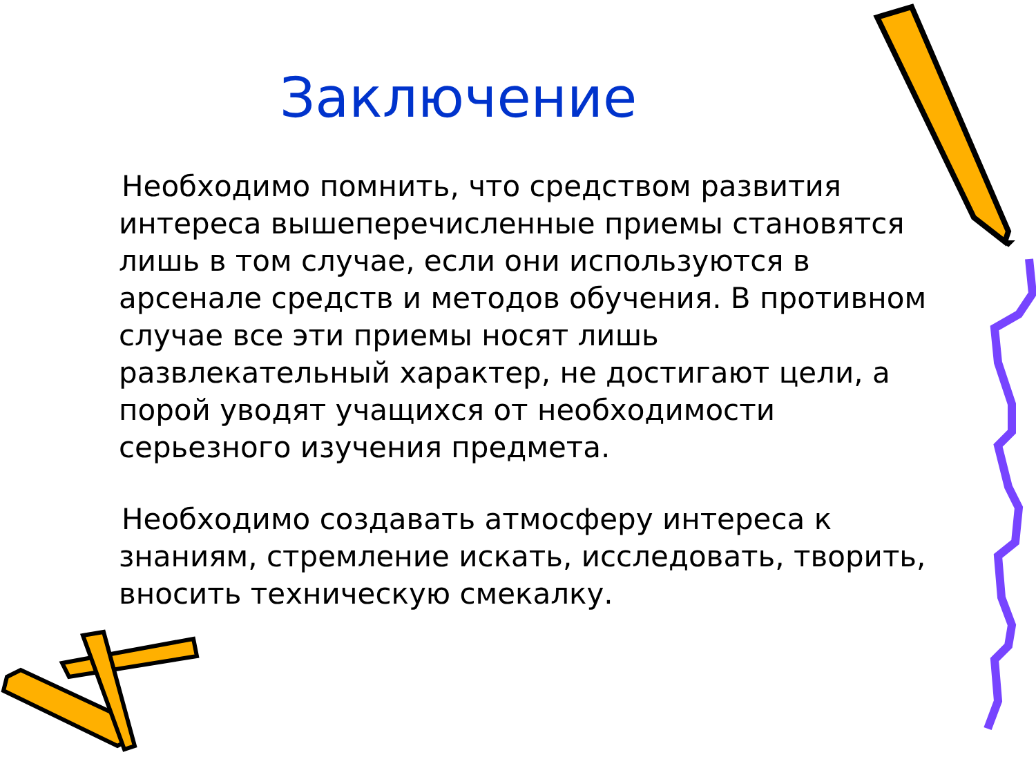Заключение
Необходимо помнить, что средством развития интереса вышеперечисленные приемы становятся лишь в том случае, если они используются в арсенале средств и методов обучения. В противном случае все эти приемы носят лишь развлекательный характер, не достигают цели, а порой уводят учащихся от необходимости серьезного изучения предмета.
Необходимо создавать атмосферу интереса к знаниям, стремление искать, исследовать, творить, вносить техническую смекалку.